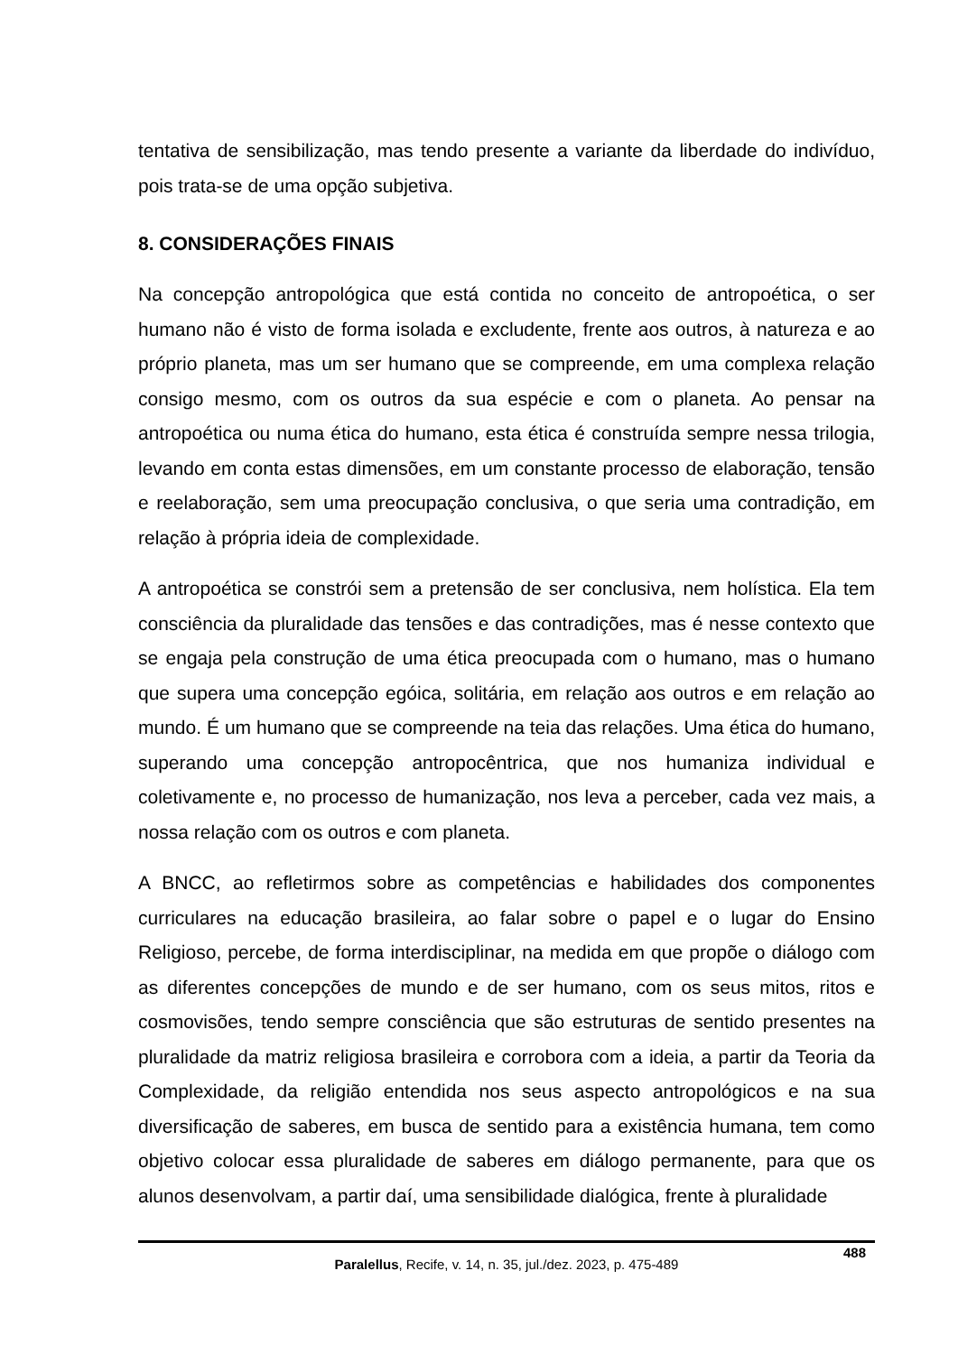tentativa de sensibilização, mas tendo presente a variante da liberdade do indivíduo, pois trata-se de uma opção subjetiva.
8. CONSIDERAÇÕES FINAIS
Na concepção antropológica que está contida no conceito de antropoética, o ser humano não é visto de forma isolada e excludente, frente aos outros, à natureza e ao próprio planeta, mas um ser humano que se compreende, em uma complexa relação consigo mesmo, com os outros da sua espécie e com o planeta. Ao pensar na antropoética ou numa ética do humano, esta ética é construída sempre nessa trilogia, levando em conta estas dimensões, em um constante processo de elaboração, tensão e reelaboração, sem uma preocupação conclusiva, o que seria uma contradição, em relação à própria ideia de complexidade.
A antropoética se constrói sem a pretensão de ser conclusiva, nem holística. Ela tem consciência da pluralidade das tensões e das contradições, mas é nesse contexto que se engaja pela construção de uma ética preocupada com o humano, mas o humano que supera uma concepção egóica, solitária, em relação aos outros e em relação ao mundo. É um humano que se compreende na teia das relações. Uma ética do humano, superando uma concepção antropocêntrica, que nos humaniza individual e coletivamente e, no processo de humanização, nos leva a perceber, cada vez mais, a nossa relação com os outros e com planeta.
A BNCC, ao refletirmos sobre as competências e habilidades dos componentes curriculares na educação brasileira, ao falar sobre o papel e o lugar do Ensino Religioso, percebe, de forma interdisciplinar, na medida em que propõe o diálogo com as diferentes concepções de mundo e de ser humano, com os seus mitos, ritos e cosmovisões, tendo sempre consciência que são estruturas de sentido presentes na pluralidade da matriz religiosa brasileira e corrobora com a ideia, a partir da Teoria da Complexidade, da religião entendida nos seus aspecto antropológicos e na sua diversificação de saberes, em busca de sentido para a existência humana, tem como objetivo colocar essa pluralidade de saberes em diálogo permanente, para que os alunos desenvolvam, a partir daí, uma sensibilidade dialógica, frente à pluralidade
488
Paralellus, Recife, v. 14, n. 35, jul./dez. 2023, p. 475-489